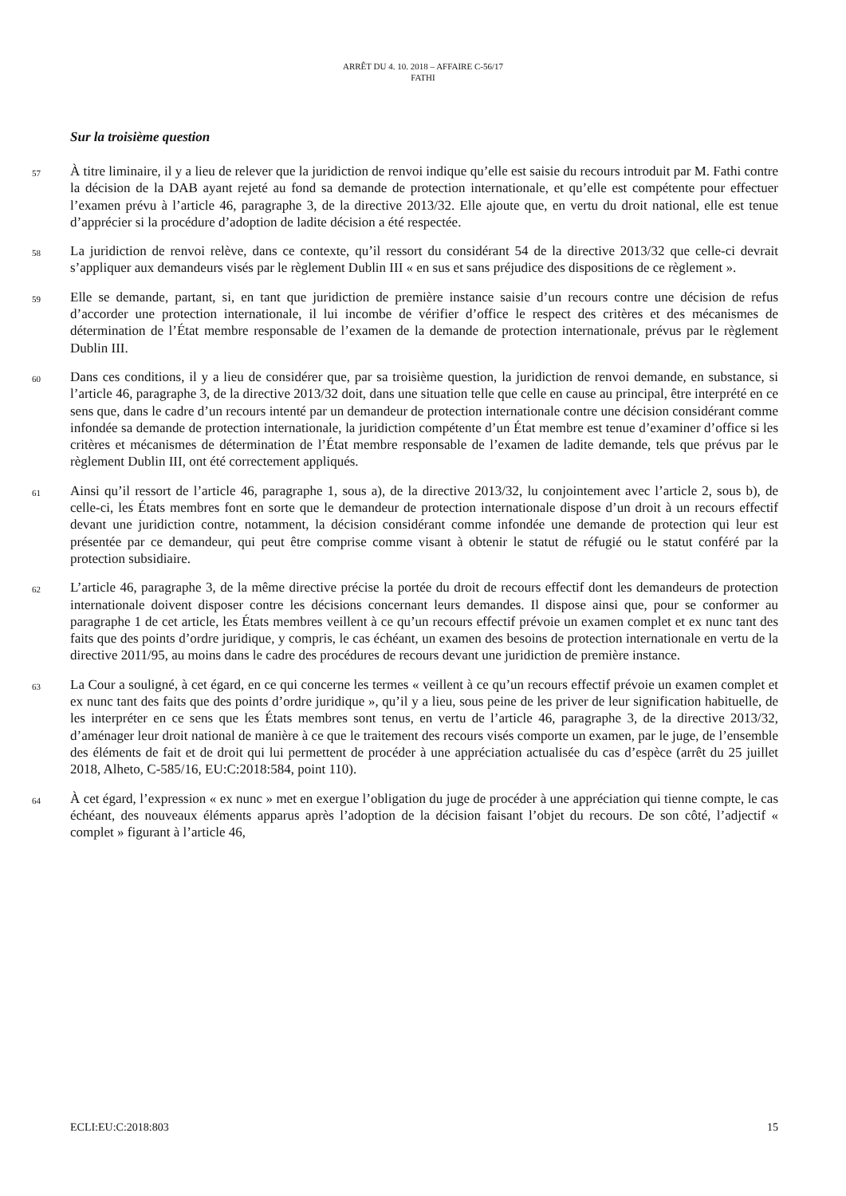ARRÊT DU 4. 10. 2018 – AFFAIRE C-56/17
FATHI
Sur la troisième question
57
À titre liminaire, il y a lieu de relever que la juridiction de renvoi indique qu’elle est saisie du recours introduit par M. Fathi contre la décision de la DAB ayant rejeté au fond sa demande de protection internationale, et qu’elle est compétente pour effectuer l’examen prévu à l’article 46, paragraphe 3, de la directive 2013/32. Elle ajoute que, en vertu du droit national, elle est tenue d’apprécier si la procédure d’adoption de ladite décision a été respectée.
58
La juridiction de renvoi relève, dans ce contexte, qu’il ressort du considérant 54 de la directive 2013/32 que celle-ci devrait s’appliquer aux demandeurs visés par le règlement Dublin III « en sus et sans préjudice des dispositions de ce règlement ».
59
Elle se demande, partant, si, en tant que juridiction de première instance saisie d’un recours contre une décision de refus d’accorder une protection internationale, il lui incombe de vérifier d’office le respect des critères et des mécanismes de détermination de l’État membre responsable de l’examen de la demande de protection internationale, prévus par le règlement Dublin III.
60
Dans ces conditions, il y a lieu de considérer que, par sa troisième question, la juridiction de renvoi demande, en substance, si l’article 46, paragraphe 3, de la directive 2013/32 doit, dans une situation telle que celle en cause au principal, être interprété en ce sens que, dans le cadre d’un recours intenté par un demandeur de protection internationale contre une décision considérant comme infondée sa demande de protection internationale, la juridiction compétente d’un État membre est tenue d’examiner d’office si les critères et mécanismes de détermination de l’État membre responsable de l’examen de ladite demande, tels que prévus par le règlement Dublin III, ont été correctement appliqués.
61
Ainsi qu’il ressort de l’article 46, paragraphe 1, sous a), de la directive 2013/32, lu conjointement avec l’article 2, sous b), de celle-ci, les États membres font en sorte que le demandeur de protection internationale dispose d’un droit à un recours effectif devant une juridiction contre, notamment, la décision considérant comme infondée une demande de protection qui leur est présentée par ce demandeur, qui peut être comprise comme visant à obtenir le statut de réfugié ou le statut conféré par la protection subsidiaire.
62
L’article 46, paragraphe 3, de la même directive précise la portée du droit de recours effectif dont les demandeurs de protection internationale doivent disposer contre les décisions concernant leurs demandes. Il dispose ainsi que, pour se conformer au paragraphe 1 de cet article, les États membres veillent à ce qu’un recours effectif prévoie un examen complet et ex nunc tant des faits que des points d’ordre juridique, y compris, le cas échéant, un examen des besoins de protection internationale en vertu de la directive 2011/95, au moins dans le cadre des procédures de recours devant une juridiction de première instance.
63
La Cour a souligné, à cet égard, en ce qui concerne les termes « veillent à ce qu’un recours effectif prévoie un examen complet et ex nunc tant des faits que des points d’ordre juridique », qu’il y a lieu, sous peine de les priver de leur signification habituelle, de les interpréter en ce sens que les États membres sont tenus, en vertu de l’article 46, paragraphe 3, de la directive 2013/32, d’aménager leur droit national de manière à ce que le traitement des recours visés comporte un examen, par le juge, de l’ensemble des éléments de fait et de droit qui lui permettent de procéder à une appréciation actualisée du cas d’espèce (arrêt du 25 juillet 2018, Alheto, C-585/16, EU:C:2018:584, point 110).
64
À cet égard, l’expression « ex nunc » met en exergue l’obligation du juge de procéder à une appréciation qui tienne compte, le cas échéant, des nouveaux éléments apparus après l’adoption de la décision faisant l’objet du recours. De son côté, l’adjectif « complet » figurant à l’article 46,
ECLI:EU:C:2018:803 15